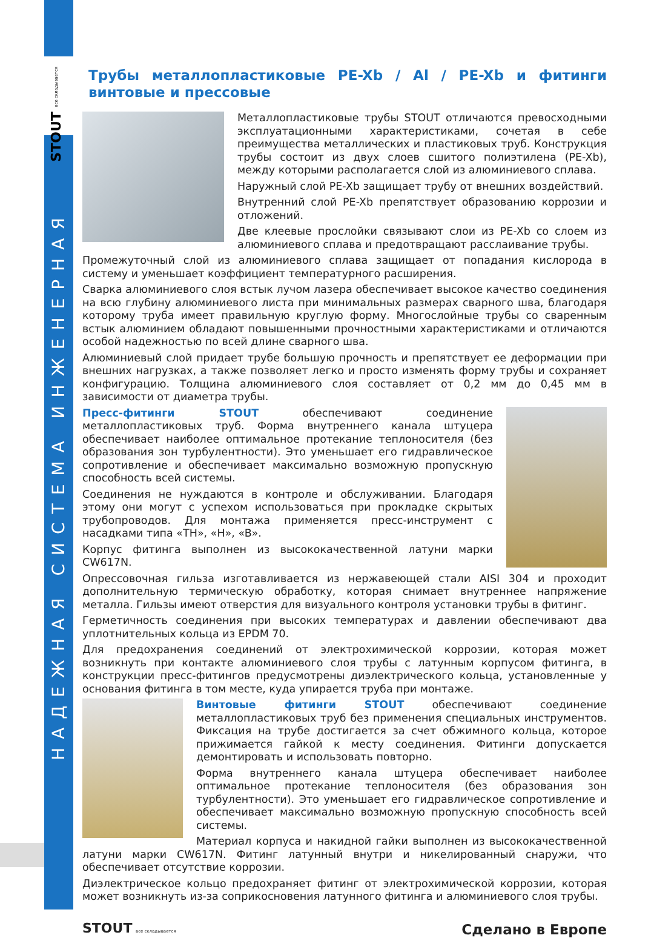STOUT все складывается
НАДЕЖНАЯ СИСТЕМА ИНЖЕНЕРНАЯ
Трубы металлопластиковые PE-Xb / Al / PE-Xb и фитинги винтовые и прессовые
Металлопластиковые трубы STOUT отличаются превосходными эксплуатационными характеристиками, сочетая в себе преимущества металлических и пластиковых труб. Конструкция трубы состоит из двух слоев сшитого полиэтилена (PE-Xb), между которыми располагается слой из алюминиевого сплава.
Наружный слой PE-Xb защищает трубу от внешних воздействий.
Внутренний слой PE-Xb препятствует образованию коррозии и отложений.
Две клеевые прослойки связывают слои из PE-Xb со слоем из алюминиевого сплава и предотвращают расслаивание трубы.
Промежуточный слой из алюминиевого сплава защищает от попадания кислорода в систему и уменьшает коэффициент температурного расширения.
Сварка алюминиевого слоя встык лучом лазера обеспечивает высокое качество соединения на всю глубину алюминиевого листа при минимальных размерах сварного шва, благодаря которому труба имеет правильную круглую форму. Многослойные трубы со сваренным встык алюминием обладают повышенными прочностными характеристиками и отличаются особой надежностью по всей длине сварного шва.
Алюминиевый слой придает трубе большую прочность и препятствует ее деформации при внешних нагрузках, а также позволяет легко и просто изменять форму трубы и сохраняет конфигурацию. Толщина алюминиевого слоя составляет от 0,2 мм до 0,45 мм в зависимости от диаметра трубы.
Пресс-фитинги STOUT обеспечивают соединение металлопластиковых труб. Форма внутреннего канала штуцера обеспечивает наиболее оптимальное протекание теплоносителя (без образования зон турбулентности). Это уменьшает его гидравлическое сопротивление и обеспечивает максимально возможную пропускную способность всей системы.
Соединения не нуждаются в контроле и обслуживании. Благодаря этому они могут с успехом использоваться при прокладке скрытых трубопроводов. Для монтажа применяется пресс-инструмент с насадками типа «TH», «H», «B».
Корпус фитинга выполнен из высококачественной латуни марки CW617N.
Опрессовочная гильза изготавливается из нержавеющей стали AISI 304 и проходит дополнительную термическую обработку, которая снимает внутреннее напряжение металла. Гильзы имеют отверстия для визуального контроля установки трубы в фитинг.
Герметичность соединения при высоких температурах и давлении обеспечивают два уплотнительных кольца из EPDM 70.
Для предохранения соединений от электрохимической коррозии, которая может возникнуть при контакте алюминиевого слоя трубы с латунным корпусом фитинга, в конструкции пресс-фитингов предусмотрены диэлектрического кольца, установленные у основания фитинга в том месте, куда упирается труба при монтаже.
Винтовые фитинги STOUT обеспечивают соединение металлопластиковых труб без применения специальных инструментов. Фиксация на трубе достигается за счет обжимного кольца, которое прижимается гайкой к месту соединения. Фитинги допускается демонтировать и использовать повторно.
Форма внутреннего канала штуцера обеспечивает наиболее оптимальное протекание теплоносителя (без образования зон турбулентности). Это уменьшает его гидравлическое сопротивление и обеспечивает максимально возможную пропускную способность всей системы.
Материал корпуса и накидной гайки выполнен из высококачественной латуни марки CW617N. Фитинг латунный внутри и никелированный снаружи, что обеспечивает отсутствие коррозии.
Диэлектрическое кольцо предохраняет фитинг от электрохимической коррозии, которая может возникнуть из-за соприкосновения латунного фитинга и алюминиевого слоя трубы.
STOUT все складывается
Сделано в Европе